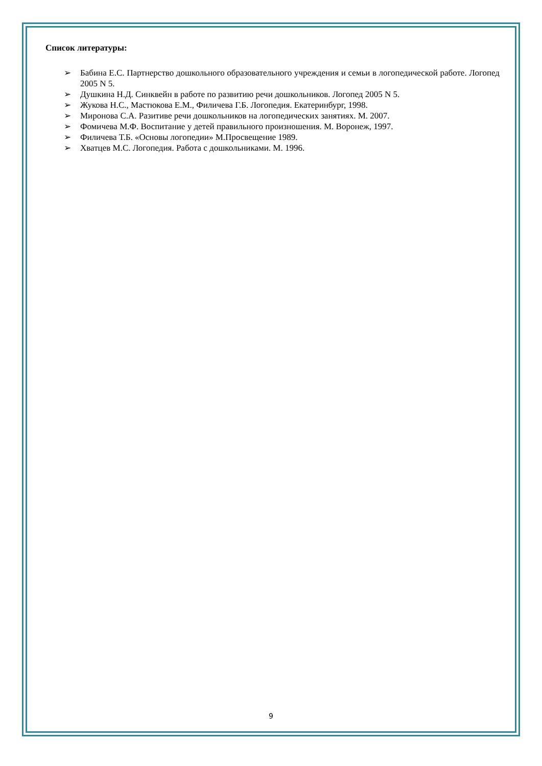Список литературы:
➢ Бабина Е.С. Партнерство дошкольного образовательного учреждения и семьи в логопедической работе. Логопед 2005 N 5.
➢ Душкина Н.Д. Синквейн в работе по развитию речи дошкольников. Логопед 2005 N 5.
➢ Жукова Н.С., Мастюкова Е.М., Филичева Г.Б. Логопедия. Екатеринбург, 1998.
➢ Миронова С.А. Разитиве речи дошкольников на логопедических занятиях. М. 2007.
➢ Фомичева М.Ф. Воспитание у детей правильного произношения. М. Воронеж, 1997.
➢ Филичева Т.Б. «Основы логопедии» М.Просвещение 1989.
➢ Хватцев М.С. Логопедия. Работа с дошкольниками. М. 1996.
9